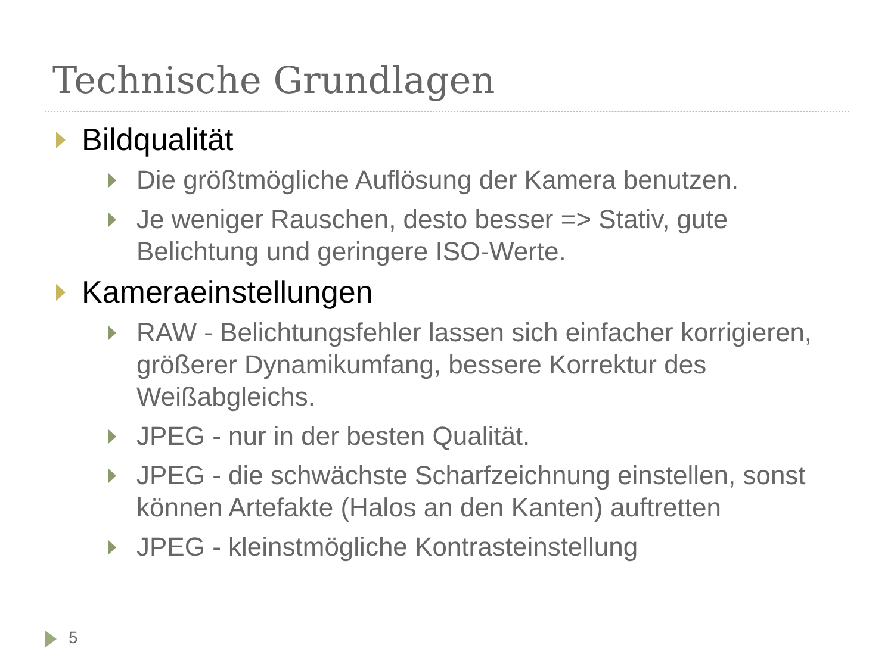Technische Grundlagen
Bildqualität
Die größtmögliche Auflösung der Kamera benutzen.
Je weniger Rauschen, desto besser => Stativ, gute Belichtung und geringere ISO-Werte.
Kameraeinstellungen
RAW - Belichtungsfehler lassen sich einfacher korrigieren, größerer Dynamikumfang, bessere Korrektur des Weißabgleichs.
JPEG - nur in der besten Qualität.
JPEG - die schwächste Scharfzeichnung einstellen, sonst können Artefakte (Halos an den Kanten) auftretten
JPEG - kleinstmögliche Kontrasteinstellung
5